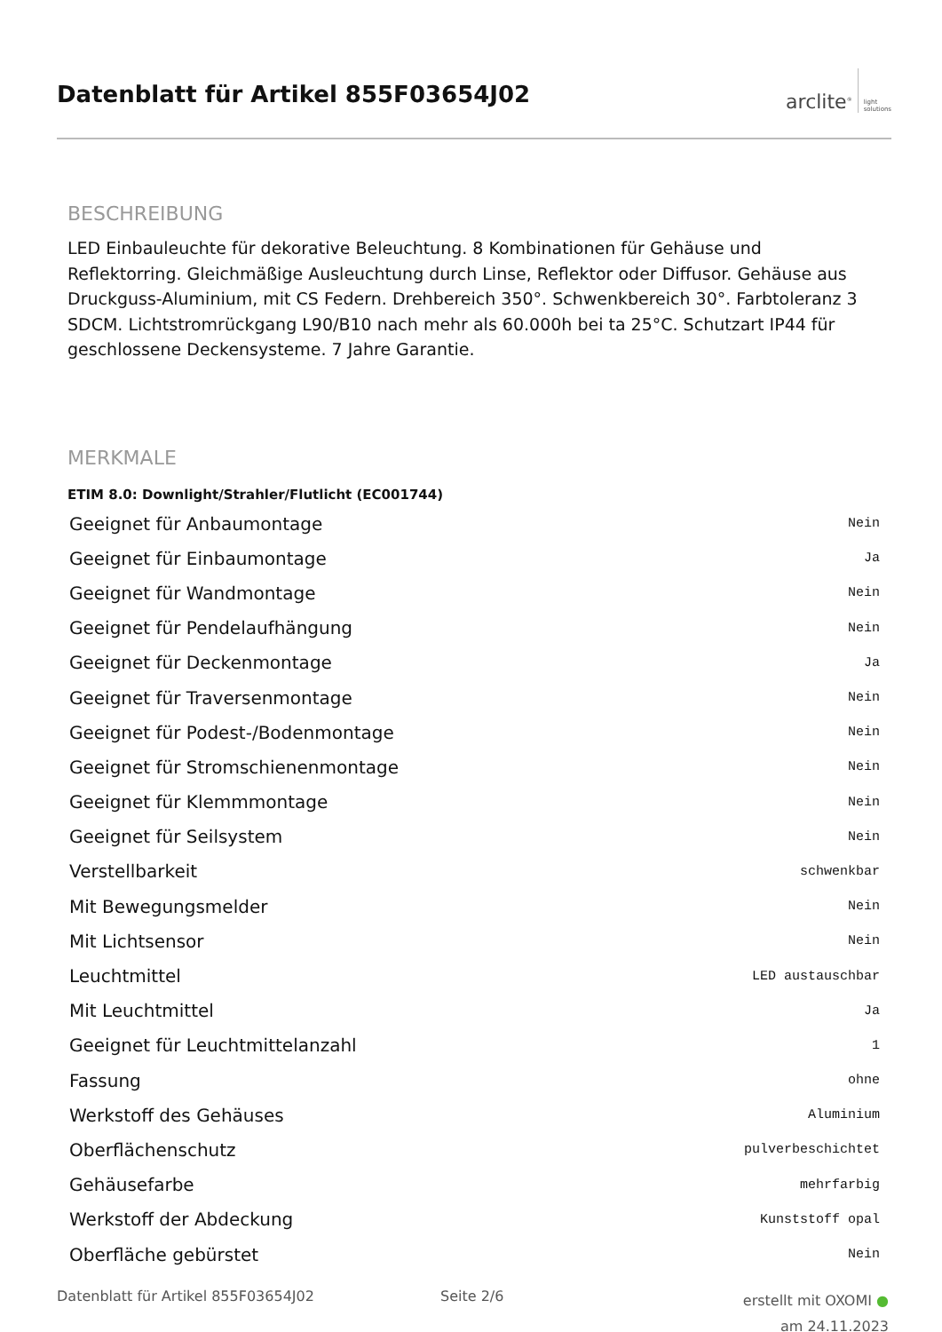Datenblatt für Artikel 855F03654J02
arclite<sup>®</sup> light
solutions
BESCHREIBUNG
LED Einbauleuchte für dekorative Beleuchtung. 8 Kombinationen für Gehäuse und Reflektorring. Gleichmäßige Ausleuchtung durch Linse, Reflektor oder Diffusor. Gehäuse aus Druckguss-Aluminium, mit CS Federn. Drehbereich 350°. Schwenkbereich 30°. Farbtoleranz 3 SDCM. Lichtstromrückgang L90/B10 nach mehr als 60.000h bei ta 25°C. Schutzart IP44 für geschlossene Deckensysteme. 7 Jahre Garantie.
MERKMALE
ETIM 8.0: Downlight/Strahler/Flutlicht (EC001744)
| Geeignet für Anbaumontage | Nein |
| Geeignet für Einbaumontage | Ja |
| Geeignet für Wandmontage | Nein |
| Geeignet für Pendelaufhängung | Nein |
| Geeignet für Deckenmontage | Ja |
| Geeignet für Traversenmontage | Nein |
| Geeignet für Podest-/Bodenmontage | Nein |
| Geeignet für Stromschienenmontage | Nein |
| Geeignet für Klemmmontage | Nein |
| Geeignet für Seilsystem | Nein |
| Verstellbarkeit | schwenkbar |
| Mit Bewegungsmelder | Nein |
| Mit Lichtsensor | Nein |
| Leuchtmittel | LED austauschbar |
| Mit Leuchtmittel | Ja |
| Geeignet für Leuchtmittelanzahl | 1 |
| Fassung | ohne |
| Werkstoff des Gehäuses | Aluminium |
| Oberflächenschutz | pulverbeschichtet |
| Gehäusefarbe | mehrfarbig |
| Werkstoff der Abdeckung | Kunststoff opal |
| Oberfläche gebürstet | Nein |
Datenblatt für Artikel 855F03654J02
Seite 2/6
erstellt mit OXOMI ●
am 24.11.2023